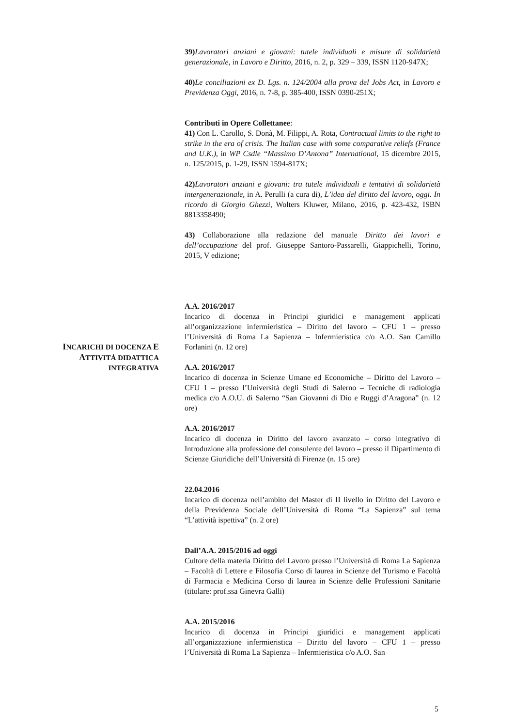39) Lavoratori anziani e giovani: tutele individuali e misure di solidarietà generazionale, in Lavoro e Diritto, 2016, n. 2, p. 329 – 339, ISSN 1120-947X;
40) Le conciliazioni ex D. Lgs. n. 124/2004 alla prova del Jobs Act, in Lavoro e Previdenza Oggi, 2016, n. 7-8, p. 385-400, ISSN 0390-251X;
Contributi in Opere Collettanee:
41) Con L. Carollo, S. Donà, M. Filippi, A. Rota, Contractual limits to the right to strike in the era of crisis. The Italian case with some comparative reliefs (France and U.K.), in WP Csdle “Massimo D’Antona” International, 15 dicembre 2015, n. 125/2015, p. 1-29, ISSN 1594-817X;
42) Lavoratori anziani e giovani: tra tutele individuali e tentativi di solidarietà intergenerazionale, in A. Perulli (a cura di), L’idea del diritto del lavoro, oggi. In ricordo di Giorgio Ghezzi, Wolters Kluwer, Milano, 2016, p. 423-432, ISBN 8813358490;
43) Collaborazione alla redazione del manuale Diritto dei lavori e dell’occupazione del prof. Giuseppe Santoro-Passarelli, Giappichelli, Torino, 2015, V edizione;
INCARICHI DI DOCENZA E
ATTIVITÀ DIDATTICA
INTEGRATIVA
A.A. 2016/2017
Incarico di docenza in Principi giuridici e management applicati all’organizzazione infermieristica – Diritto del lavoro – CFU 1 – presso l’Università di Roma La Sapienza – Infermieristica c/o A.O. San Camillo Forlanini (n. 12 ore)
A.A. 2016/2017
Incarico di docenza in Scienze Umane ed Economiche – Diritto del Lavoro – CFU 1 – presso l’Università degli Studi di Salerno – Tecniche di radiologia medica c/o A.O.U. di Salerno “San Giovanni di Dio e Ruggi d’Aragona” (n. 12 ore)
A.A. 2016/2017
Incarico di docenza in Diritto del lavoro avanzato – corso integrativo di Introduzione alla professione del consulente del lavoro – presso il Dipartimento di Scienze Giuridiche dell’Università di Firenze (n. 15 ore)
22.04.2016
Incarico di docenza nell’ambito del Master di II livello in Diritto del Lavoro e della Previdenza Sociale dell’Università di Roma “La Sapienza” sul tema “L’attività ispettiva” (n. 2 ore)
Dall’A.A. 2015/2016 ad oggi
Cultore della materia Diritto del Lavoro presso l’Università di Roma La Sapienza – Facoltà di Lettere e Filosofia Corso di laurea in Scienze del Turismo e Facoltà di Farmacia e Medicina Corso di laurea in Scienze delle Professioni Sanitarie (titolare: prof.ssa Ginevra Galli)
A.A. 2015/2016
Incarico di docenza in Principi giuridici e management applicati all’organizzazione infermieristica – Diritto del lavoro – CFU 1 – presso l’Università di Roma La Sapienza – Infermieristica c/o A.O. San
5